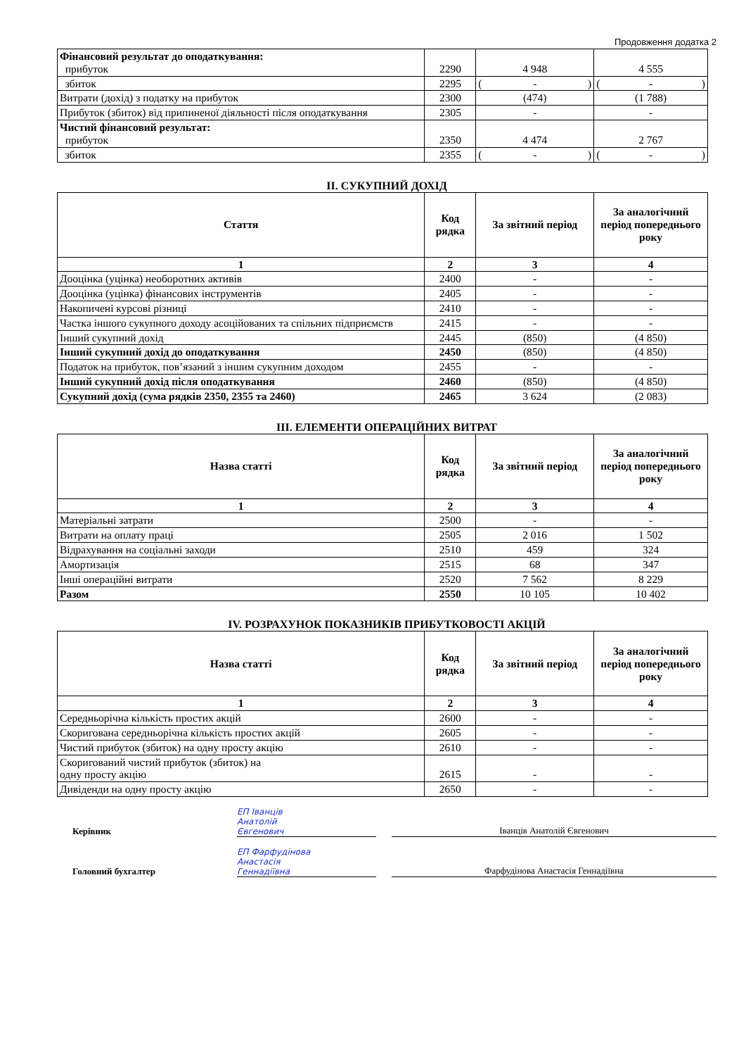Продовження додатка 2
| Фінансовий результат до оподаткування: прибуток | 2290 | 4 948 | 4 555 |
| збиток | 2295 | ( - ) | ( - ) |
| Витрати (дохід) з податку на прибуток | 2300 | (474) | (1 788) |
| Прибуток (збиток) від припиненої діяльності після оподаткування | 2305 | - | - |
| Чистий фінансовий результат: прибуток | 2350 | 4 474 | 2 767 |
| збиток | 2355 | ( - ) | ( - ) |
II. СУКУПНИЙ ДОХІД
| Стаття | Код рядка | За звітний період | За аналогічний період попереднього року |
| --- | --- | --- | --- |
| 1 | 2 | 3 | 4 |
| Дооцінка (уцінка) необоротних активів | 2400 | - | - |
| Дооцінка (уцінка) фінансових інструментів | 2405 | - | - |
| Накопичені курсові різниці | 2410 | - | - |
| Частка іншого сукупного доходу асоційованих та спільних підприємств | 2415 | - | - |
| Інший сукупний дохід | 2445 | (850) | (4 850) |
| Інший сукупний дохід до оподаткування | 2450 | (850) | (4 850) |
| Податок на прибуток, пов’язаний з іншим сукупним доходом | 2455 | - | - |
| Інший сукупний дохід після оподаткування | 2460 | (850) | (4 850) |
| Сукупний дохід (сума рядків 2350, 2355 та 2460) | 2465 | 3 624 | (2 083) |
III. ЕЛЕМЕНТИ ОПЕРАЦІЙНИХ ВИТРАТ
| Назва статті | Код рядка | За звітний період | За аналогічний період попереднього року |
| --- | --- | --- | --- |
| 1 | 2 | 3 | 4 |
| Матеріальні затрати | 2500 | - | - |
| Витрати на оплату праці | 2505 | 2 016 | 1 502 |
| Відрахування на соціальні заходи | 2510 | 459 | 324 |
| Амортизація | 2515 | 68 | 347 |
| Інші операційні витрати | 2520 | 7 562 | 8 229 |
| Разом | 2550 | 10 105 | 10 402 |
IV. РОЗРАХУНОК ПОКАЗНИКІВ ПРИБУТКОВОСТІ АКЦІЙ
| Назва статті | Код рядка | За звітний період | За аналогічний період попереднього року |
| --- | --- | --- | --- |
| 1 | 2 | 3 | 4 |
| Середньорічна кількість простих акцій | 2600 | - | - |
| Скоригована середньорічна кількість простих акцій | 2605 | - | - |
| Чистий прибуток (збиток) на одну просту акцію | 2610 | - | - |
| Скоригований чистий прибуток (збиток) на одну просту акцію | 2615 | - | - |
| Дивіденди на одну просту акцію | 2650 | - | - |
Керівник
ЕП Іванців
Анатолій
Євгенович
Іванців Анатолій Євгенович
Головний бухгалтер
ЕП Фарфудінова
Анастасія
Геннадіївна
Фарфудінова Анастасія Геннадіївна